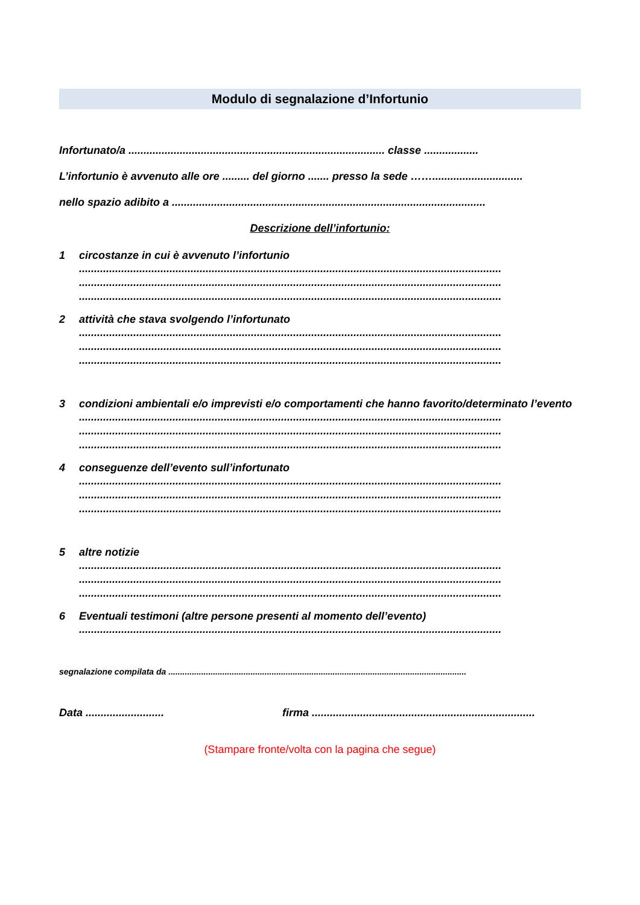Modulo di segnalazione d’Infortunio
Infortunato/a ..................................................................................... classe ..................
L’infortunio è avvenuto alle ore ......... del giorno ....... presso la sede ……..............................
nello spazio adibito a ........................................................................................................
Descrizione dell’infortunio:
1 circostanze in cui è avvenuto l’infortunio
............................................................................................................................................
............................................................................................................................................
............................................................................................................................................
2 attività che stava svolgendo l’infortunato
............................................................................................................................................
............................................................................................................................................
............................................................................................................................................
3 condizioni ambientali e/o imprevisti e/o comportamenti che hanno favorito/determinato l’evento
............................................................................................................................................
............................................................................................................................................
............................................................................................................................................
4 conseguenze dell’evento sull’infortunato
............................................................................................................................................
............................................................................................................................................
............................................................................................................................................
5 altre notizie
............................................................................................................................................
............................................................................................................................................
............................................................................................................................................
6 Eventuali testimoni (altre persone presenti al momento dell’evento)
............................................................................................................................................
segnalazione compilata da ...............................................................................................................................
Data .......................... firma ..........................................................................
(Stampare fronte/volta con la pagina che segue)